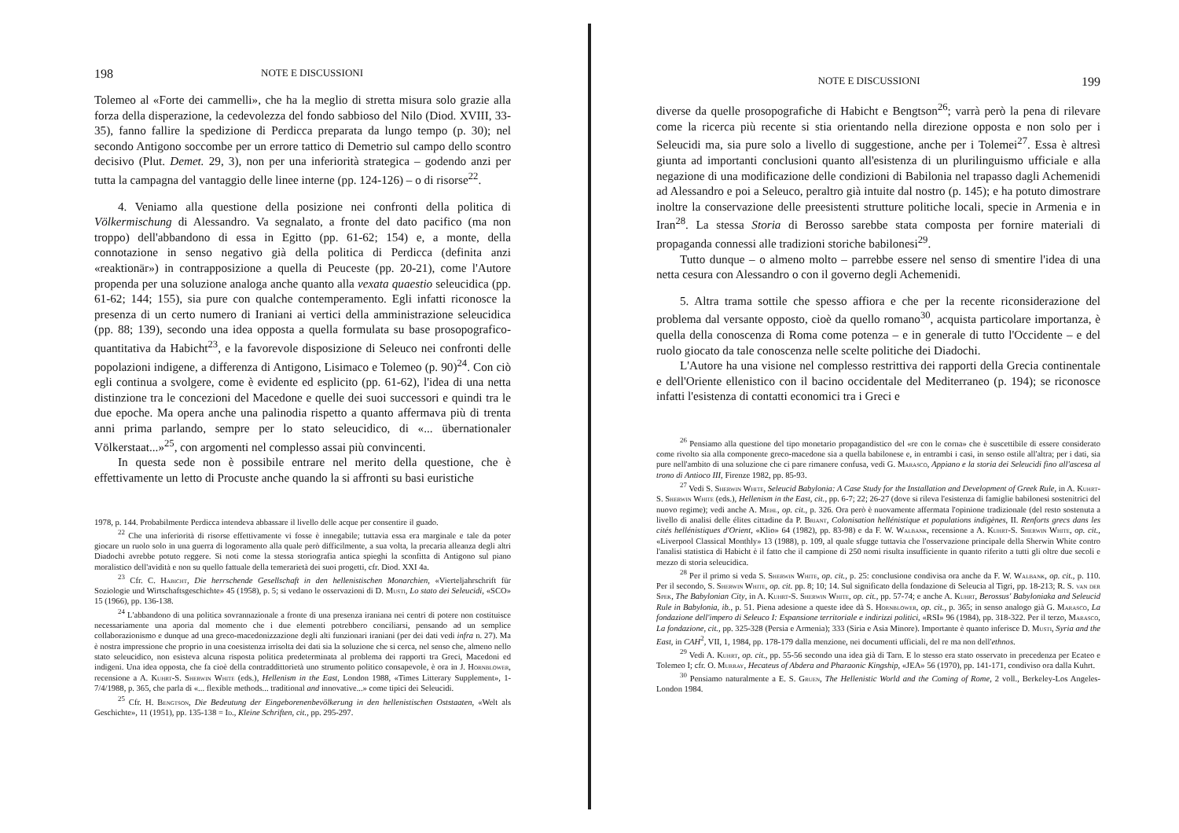198 NOTE E DISCUSSIONI
Tolemeo al «Forte dei cammelli», che ha la meglio di stretta misura solo grazie alla forza della disperazione, la cedevolezza del fondo sabbioso del Nilo (Diod. XVIII, 33-35), fanno fallire la spedizione di Perdicca preparata da lungo tempo (p. 30); nel secondo Antigono soccombe per un errore tattico di Demetrio sul campo dello scontro decisivo (Plut. Demet. 29, 3), non per una inferiorità strategica – godendo anzi per tutta la campagna del vantaggio delle linee interne (pp. 124-126) – o di risorse<sup>22</sup>.
4. Veniamo alla questione della posizione nei confronti della politica di Völkermischung di Alessandro. Va segnalato, a fronte del dato pacifico (ma non troppo) dell'abbandono di essa in Egitto (pp. 61-62; 154) e, a monte, della connotazione in senso negativo già della politica di Perdicca (definita anzi «reaktionär») in contrapposizione a quella di Peuceste (pp. 20-21), come l'Autore propenda per una soluzione analoga anche quanto alla vexata quaestio seleucidica (pp. 61-62; 144; 155), sia pure con qualche contemperamento. Egli infatti riconosce la presenza di un certo numero di Iraniani ai vertici della amministrazione seleucidica (pp. 88; 139), secondo una idea opposta a quella formulata su base prosopografico-quantitativa da Habicht<sup>23</sup>, e la favorevole disposizione di Seleuco nei confronti delle popolazioni indigene, a differenza di Antigono, Lisimaco e Tolemeo (p. 90)<sup>24</sup>. Con ciò egli continua a svolgere, come è evidente ed esplicito (pp. 61-62), l'idea di una netta distinzione tra le concezioni del Macedone e quelle dei suoi successori e quindi tra le due epoche. Ma opera anche una palinodia rispetto a quanto affermava più di trenta anni prima parlando, sempre per lo stato seleucidico, di «... übernationaler Völkerstaat...»<sup>25</sup>, con argomenti nel complesso assai più convincenti.
In questa sede non è possibile entrare nel merito della questione, che è effettivamente un letto di Procuste anche quando la si affronti su basi euristiche
1978, p. 144. Probabilmente Perdicca intendeva abbassare il livello delle acque per consentire il guado.
<sup>22</sup> Che una inferiorità di risorse effettivamente vi fosse è innegabile; tuttavia essa era marginale e tale da poter giocare un ruolo solo in una guerra di logoramento alla quale però difficilmente, a sua volta, la precaria alleanza degli altri Diadochi avrebbe potuto reggere. Si noti come la stessa storiografia antica spieghi la sconfitta di Antigono sul piano moralistico dell'avidità e non su quello fattuale della temerarietà dei suoi progetti, cfr. Diod. XXI 4a.
<sup>23</sup> Cfr. C. Habicht, Die herrschende Gesellschaft in den hellenistischen Monarchien, «Vierteljahrschrift für Soziologie und Wirtschaftsgeschichte» 45 (1958), p. 5; si vedano le osservazioni di D. Musti, Lo stato dei Seleucidi, «SCO» 15 (1966), pp. 136-138.
<sup>24</sup> L'abbandono di una politica sovrannazionale a fronte di una presenza iraniana nei centri di potere non costituisce necessariamente una aporia dal momento che i due elementi potrebbero conciliarsi, pensando ad un semplice collaborazionismo e dunque ad una greco-macedonizzazione degli alti funzionari iraniani (per dei dati vedi infra n. 27). Ma è nostra impressione che proprio in una coesistenza irrisolta dei dati sia la soluzione che si cerca, nel senso che, almeno nello stato seleucidico, non esisteva alcuna risposta politica predeterminata al problema dei rapporti tra Greci, Macedoni ed indigeni. Una idea opposta, che fa cioè della contraddittorietà uno strumento politico consapevole, è ora in J. Hornblower, recensione a A. Kuhrt-S. Sherwin White (eds.), Hellenism in the East, London 1988, «Times Litterary Supplement», 1-7/4/1988, p. 365, che parla di «... flexible methods... traditional and innovative...» come tipici dei Seleucidi.
<sup>25</sup> Cfr. H. Bengtson, Die Bedeutung der Eingeborenenbevölkerung in den hellenistischen Oststaaten, «Welt als Geschichte», 11 (1951), pp. 135-138 = Id., Kleine Schriften, cit., pp. 295-297.
NOTE E DISCUSSIONI 199
diverse da quelle prosopografiche di Habicht e Bengtson<sup>26</sup>; varrà però la pena di rilevare come la ricerca più recente si stia orientando nella direzione opposta e non solo per i Seleucidi ma, sia pure solo a livello di suggestione, anche per i Tolemei<sup>27</sup>. Essa è altresì giunta ad importanti conclusioni quanto all'esistenza di un plurilinguismo ufficiale e alla negazione di una modificazione delle condizioni di Babilonia nel trapasso dagli Achemenidi ad Alessandro e poi a Seleuco, peraltro già intuite dal nostro (p. 145); e ha potuto dimostrare inoltre la conservazione delle preesistenti strutture politiche locali, specie in Armenia e in Iran<sup>28</sup>. La stessa Storia di Berosso sarebbe stata composta per fornire materiali di propaganda connessi alle tradizioni storiche babilonesi<sup>29</sup>.
Tutto dunque – o almeno molto – parrebbe essere nel senso di smentire l'idea di una netta cesura con Alessandro o con il governo degli Achemenidi.
5. Altra trama sottile che spesso affiora e che per la recente riconsiderazione del problema dal versante opposto, cioè da quello romano<sup>30</sup>, acquista particolare importanza, è quella della conoscenza di Roma come potenza – e in generale di tutto l'Occidente – e del ruolo giocato da tale conoscenza nelle scelte politiche dei Diadochi.
L'Autore ha una visione nel complesso restrittiva dei rapporti della Grecia continentale e dell'Oriente ellenistico con il bacino occidentale del Mediterraneo (p. 194); se riconosce infatti l'esistenza di contatti economici tra i Greci e
<sup>26</sup> Pensiamo alla questione del tipo monetario propagandistico del «re con le corna» che è suscettibile di essere considerato come rivolto sia alla componente greco-macedone sia a quella babilonese e, in entrambi i casi, in senso ostile all'altra; per i dati, sia pure nell'ambito di una soluzione che ci pare rimanere confusa, vedi G. Marasco, Appiano e la storia dei Seleucidi fino all'ascesa al trono di Antioco III, Firenze 1982, pp. 85-93.
<sup>27</sup> Vedi S. Sherwin White, Seleucid Babylonia: A Case Study for the Installation and Development of Greek Rule, in A. Kuhrt-S. Sherwin White (eds.), Hellenism in the East, cit., pp. 6-7; 22; 26-27 (dove si rileva l'esistenza di famiglie babilonesi sostenitrici del nuovo regime); vedi anche A. Mehl, op. cit., p. 326. Ora però è nuovamente affermata l'opinione tradizionale (del resto sostenuta a livello di analisi delle élites cittadine da P. Briant, Colonisation hellénistique et populations indigènes, II. Renforts grecs dans les cités hellénistiques d'Orient, «Klio» 64 (1982), pp. 83-98) e da F. W. Walbank, recensione a A. Kuhrt-S. Sherwin White, op. cit., «Liverpool Classical Monthly» 13 (1988), p. 109, al quale sfugge tuttavia che l'osservazione principale della Sherwin White contro l'analisi statistica di Habicht è il fatto che il campione di 250 nomi risulta insufficiente in quanto riferito a tutti gli oltre due secoli e mezzo di storia seleucidica.
<sup>28</sup> Per il primo si veda S. Sherwin White, op. cit., p. 25: conclusione condivisa ora anche da F. W. Walbank, op. cit., p. 110. Per il secondo, S. Sherwin White, op. cit. pp. 8; 10; 14. Sul significato della fondazione di Seleucia al Tigri, pp. 18-213; R. S. van der Spek, The Babylonian City, in A. Kuhrt-S. Sherwin White, op. cit., pp. 57-74; e anche A. Kuhrt, Berossus' Babyloniaka and Seleucid Rule in Babylonia, ib., p. 51. Piena adesione a queste idee dà S. Hornblower, op. cit., p. 365; in senso analogo già G. Marasco, La fondazione dell'impero di Seleuco I: Espansione territoriale e indirizzi politici, «RSI» 96 (1984), pp. 318-322. Per il terzo, Marasco, La fondazione, cit., pp. 325-328 (Persia e Armenia); 333 (Siria e Asia Minore). Importante è quanto inferisce D. Musti, Syria and the East, in CAH<sup>2</sup>, VII, 1, 1984, pp. 178-179 dalla menzione, nei documenti ufficiali, del re ma non dell'ethnos.
<sup>29</sup> Vedi A. Kuhrt, op. cit., pp. 55-56 secondo una idea già di Tarn. E lo stesso era stato osservato in precedenza per Ecateo e Tolemeo I; cfr. O. Murray, Hecateus of Abdera and Pharaonic Kingship, «JEA» 56 (1970), pp. 141-171, condiviso ora dalla Kuhrt.
<sup>30</sup> Pensiamo naturalmente a E. S. Gruen, The Hellenistic World and the Coming of Rome, 2 voll., Berkeley-Los Angeles-London 1984.